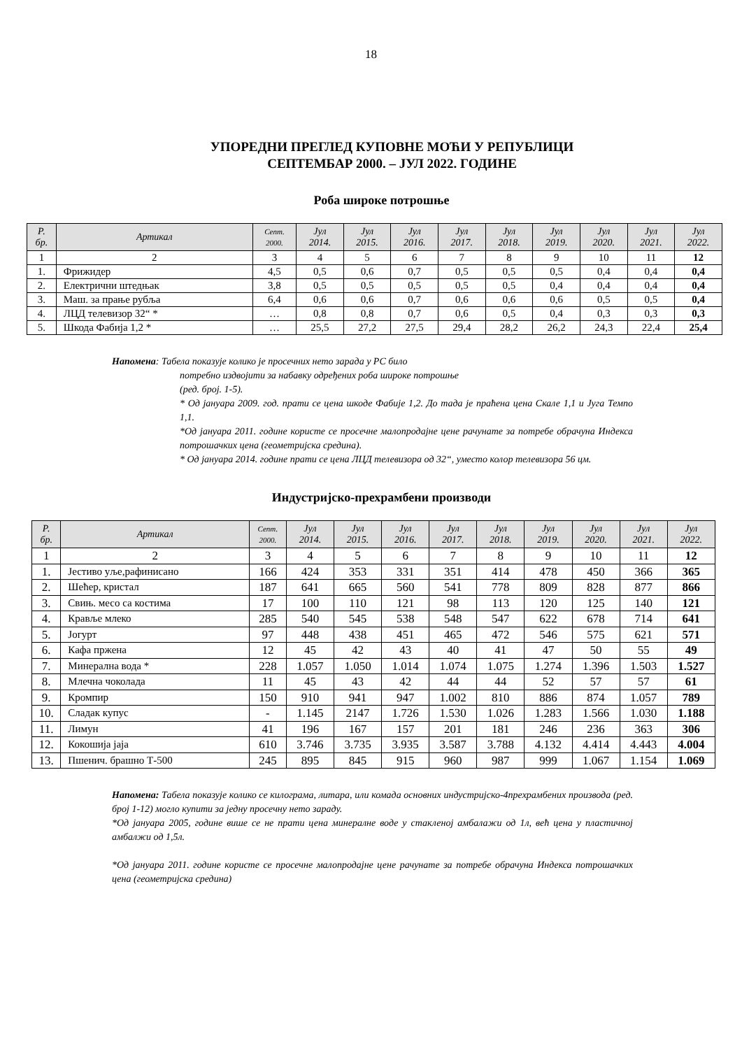18
УПОРЕДНИ ПРЕГЛЕД КУПОВНЕ МОЋИ У РЕПУБЛИЦИ
СЕПТЕМБАР 2000. – ЈУЛ 2022. ГОДИНЕ
Роба широке потрошње
| Р. бр. | Артикал | Септ. 2000. | Јул 2014. | Јул 2015. | Јул 2016. | Јул 2017. | Јул 2018. | Јул 2019. | Јул 2020. | Јул 2021. | Јул 2022. |
| --- | --- | --- | --- | --- | --- | --- | --- | --- | --- | --- | --- |
| 1 | 2 | 3 | 4 | 5 | 6 | 7 | 8 | 9 | 10 | 11 | 12 |
| 1. | Фрижидер | 4,5 | 0,5 | 0,6 | 0,7 | 0,5 | 0,5 | 0,5 | 0,4 | 0,4 | 0,4 |
| 2. | Електрични штедњак | 3,8 | 0,5 | 0,5 | 0,5 | 0,5 | 0,5 | 0,4 | 0,4 | 0,4 | 0,4 |
| 3. | Маш. за прање рубља | 6,4 | 0,6 | 0,6 | 0,7 | 0,6 | 0,6 | 0,6 | 0,5 | 0,5 | 0,4 |
| 4. | ЛЦД телевизор 32“ * | … | 0,8 | 0,8 | 0,7 | 0,6 | 0,5 | 0,4 | 0,3 | 0,3 | 0,3 |
| 5. | Шкода Фабија 1,2 * | … | 25,5 | 27,2 | 27,5 | 29,4 | 28,2 | 26,2 | 24,3 | 22,4 | 25,4 |
Напомена: Табела показује колико је просечних нето зарада у РС било
потребно издвојити за набавку одређених роба широке потрошње
(ред. број. 1-5).
* Од јануара 2009. год. прати се цена шкоде Фабије 1,2. До тада је праћена цена Скале 1,1 и Југа Темпо 1,1.
*Од јануара 2011. године користе се просечне малопродајне цене рачунате за потребе обрачуна Индекса потрошачких цена (геометријска средина).
* Од јануара 2014. године прати се цена ЛЦД телевизора од 32“, уместо колор телевизора 56 цм.
Индустријско-прехрамбени производи
| Р. бр. | Артикал | Септ. 2000. | Јул 2014. | Јул 2015. | Јул 2016. | Јул 2017. | Јул 2018. | Јул 2019. | Јул 2020. | Јул 2021. | Јул 2022. |
| --- | --- | --- | --- | --- | --- | --- | --- | --- | --- | --- | --- |
| 1 | 2 | 3 | 4 | 5 | 6 | 7 | 8 | 9 | 10 | 11 | 12 |
| 1. | Јестиво уље,рафинисано | 166 | 424 | 353 | 331 | 351 | 414 | 478 | 450 | 366 | 365 |
| 2. | Шећер, кристал | 187 | 641 | 665 | 560 | 541 | 778 | 809 | 828 | 877 | 866 |
| 3. | Свињ. месо са костима | 17 | 100 | 110 | 121 | 98 | 113 | 120 | 125 | 140 | 121 |
| 4. | Крављe млеко | 285 | 540 | 545 | 538 | 548 | 547 | 622 | 678 | 714 | 641 |
| 5. | Јогурт | 97 | 448 | 438 | 451 | 465 | 472 | 546 | 575 | 621 | 571 |
| 6. | Кафа пржена | 12 | 45 | 42 | 43 | 40 | 41 | 47 | 50 | 55 | 49 |
| 7. | Минерална вода * | 228 | 1.057 | 1.050 | 1.014 | 1.074 | 1.075 | 1.274 | 1.396 | 1.503 | 1.527 |
| 8. | Млечна чоколада | 11 | 45 | 43 | 42 | 44 | 44 | 52 | 57 | 57 | 61 |
| 9. | Кромпир | 150 | 910 | 941 | 947 | 1.002 | 810 | 886 | 874 | 1.057 | 789 |
| 10. | Сладак купус | - | 1.145 | 2147 | 1.726 | 1.530 | 1.026 | 1.283 | 1.566 | 1.030 | 1.188 |
| 11. | Лимун | 41 | 196 | 167 | 157 | 201 | 181 | 246 | 236 | 363 | 306 |
| 12. | Кокошија јаја | 610 | 3.746 | 3.735 | 3.935 | 3.587 | 3.788 | 4.132 | 4.414 | 4.443 | 4.004 |
| 13. | Пшенич. брашно Т-500 | 245 | 895 | 845 | 915 | 960 | 987 | 999 | 1.067 | 1.154 | 1.069 |
Напомена: Табела показује колико се килограма, литара, или комада основних индустријско-4прехрамбених производа (ред. број 1-12) могло купити за једну просечну нето зараду.
*Од јануара 2005, године више се не прати цена минералне воде у стакленој амбалажи од 1л, већ цена у пластичној амбалжи од 1,5л.
*Од јануара 2011. године користе се просечне малопродајне цене рачунате за потребе обрачуна Индекса потрошачких цена (геометријска средина)